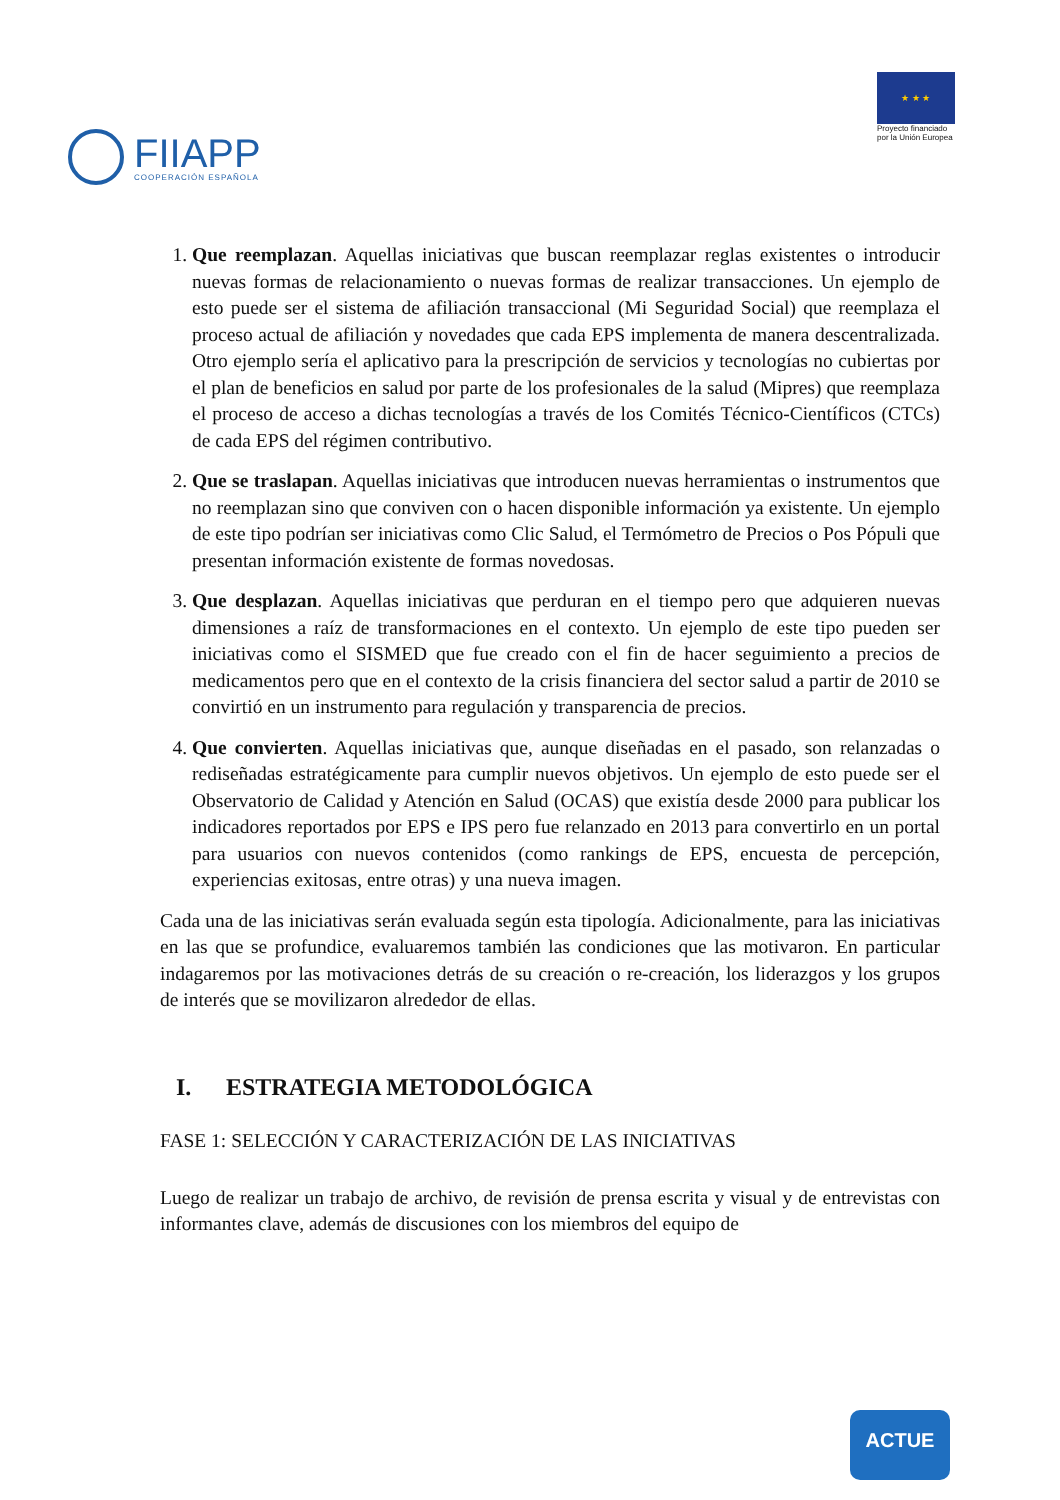FIIAPP
COOPERACIÓN ESPAÑOLA
★ ★ ★
Proyecto financiado
por la Unión Europea
1. Que reemplazan. Aquellas iniciativas que buscan reemplazar reglas existentes o introducir nuevas formas de relacionamiento o nuevas formas de realizar transacciones. Un ejemplo de esto puede ser el sistema de afiliación transaccional (Mi Seguridad Social) que reemplaza el proceso actual de afiliación y novedades que cada EPS implementa de manera descentralizada. Otro ejemplo sería el aplicativo para la prescripción de servicios y tecnologías no cubiertas por el plan de beneficios en salud por parte de los profesionales de la salud (Mipres) que reemplaza el proceso de acceso a dichas tecnologías a través de los Comités Técnico-Científicos (CTCs) de cada EPS del régimen contributivo.
2. Que se traslapan. Aquellas iniciativas que introducen nuevas herramientas o instrumentos que no reemplazan sino que conviven con o hacen disponible información ya existente. Un ejemplo de este tipo podrían ser iniciativas como Clic Salud, el Termómetro de Precios o Pos Pópuli que presentan información existente de formas novedosas.
3. Que desplazan. Aquellas iniciativas que perduran en el tiempo pero que adquieren nuevas dimensiones a raíz de transformaciones en el contexto. Un ejemplo de este tipo pueden ser iniciativas como el SISMED que fue creado con el fin de hacer seguimiento a precios de medicamentos pero que en el contexto de la crisis financiera del sector salud a partir de 2010 se convirtió en un instrumento para regulación y transparencia de precios.
4. Que convierten. Aquellas iniciativas que, aunque diseñadas en el pasado, son relanzadas o rediseñadas estratégicamente para cumplir nuevos objetivos. Un ejemplo de esto puede ser el Observatorio de Calidad y Atención en Salud (OCAS) que existía desde 2000 para publicar los indicadores reportados por EPS e IPS pero fue relanzado en 2013 para convertirlo en un portal para usuarios con nuevos contenidos (como rankings de EPS, encuesta de percepción, experiencias exitosas, entre otras) y una nueva imagen.
Cada una de las iniciativas serán evaluada según esta tipología. Adicionalmente, para las iniciativas en las que se profundice, evaluaremos también las condiciones que las motivaron. En particular indagaremos por las motivaciones detrás de su creación o re-creación, los liderazgos y los grupos de interés que se movilizaron alrededor de ellas.
I. ESTRATEGIA METODOLÓGICA
FASE 1: SELECCIÓN Y CARACTERIZACIÓN DE LAS INICIATIVAS
Luego de realizar un trabajo de archivo, de revisión de prensa escrita y visual y de entrevistas con informantes clave, además de discusiones con los miembros del equipo de
ACTUE